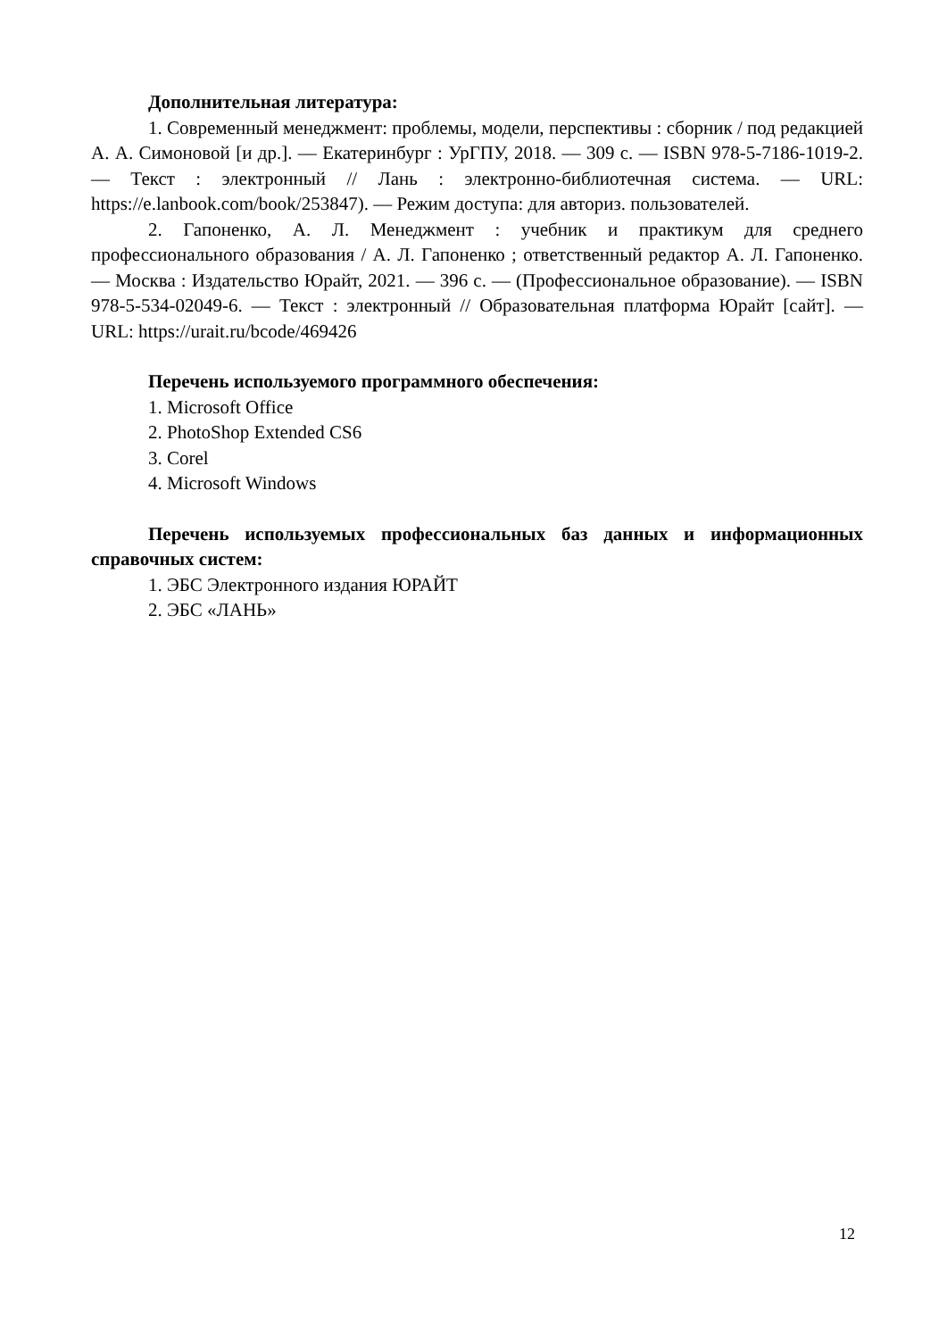Дополнительная литература:
1. Современный менеджмент: проблемы, модели, перспективы : сборник / под редакцией А. А. Симоновой [и др.]. — Екатеринбург : УрГПУ, 2018. — 309 с. — ISBN 978-5-7186-1019-2. — Текст : электронный // Лань : электронно-библиотечная система. — URL: https://e.lanbook.com/book/253847). — Режим доступа: для авториз. пользователей.
2. Гапоненко, А. Л. Менеджмент : учебник и практикум для среднего профессионального образования / А. Л. Гапоненко ; ответственный редактор А. Л. Гапоненко. — Москва : Издательство Юрайт, 2021. — 396 с. — (Профессиональное образование). — ISBN 978-5-534-02049-6. — Текст : электронный // Образовательная платформа Юрайт [сайт]. — URL: https://urait.ru/bcode/469426
Перечень используемого программного обеспечения:
1. Microsoft Office
2. PhotoShop Extended CS6
3. Corel
4. Microsoft Windows
Перечень используемых профессиональных баз данных и информационных справочных систем:
1. ЭБС Электронного издания ЮРАЙТ
2. ЭБС «ЛАНЬ»
12